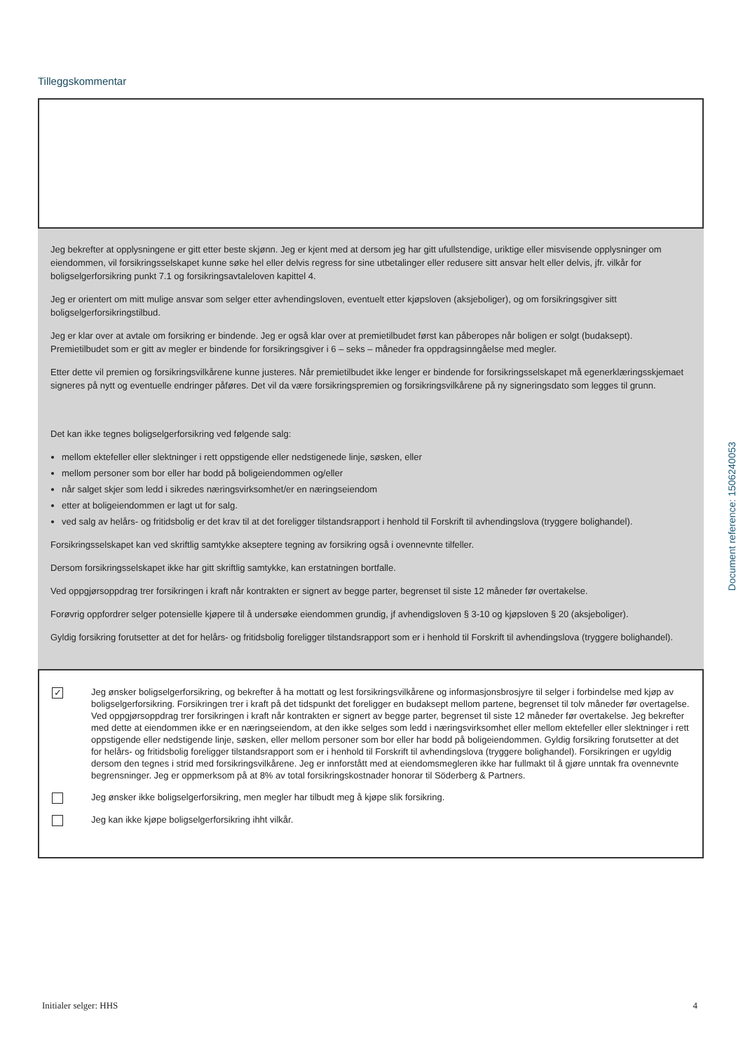Tilleggskommentar
Jeg bekrefter at opplysningene er gitt etter beste skjønn. Jeg er kjent med at dersom jeg har gitt ufullstendige, uriktige eller misvisende opplysninger om eiendommen, vil forsikringsselskapet kunne søke hel eller delvis regress for sine utbetalinger eller redusere sitt ansvar helt eller delvis, jfr. vilkår for boligselgerforsikring punkt 7.1 og forsikringsavtaleloven kapittel 4.
Jeg er orientert om mitt mulige ansvar som selger etter avhendingsloven, eventuelt etter kjøpsloven (aksjeboliger), og om forsikringsgiver sitt boligselgerforsikringstilbud.
Jeg er klar over at avtale om forsikring er bindende. Jeg er også klar over at premietilbudet først kan påberopes når boligen er solgt (budaksept). Premietilbudet som er gitt av megler er bindende for forsikringsgiver i 6 – seks – måneder fra oppdragsinngåelse med megler.
Etter dette vil premien og forsikringsvilkårene kunne justeres. Når premietilbudet ikke lenger er bindende for forsikringsselskapet må egenerklæringsskjemaet signeres på nytt og eventuelle endringer påføres. Det vil da være forsikringspremien og forsikringsvilkårene på ny signeringsdato som legges til grunn.
Det kan ikke tegnes boligselgerforsikring ved følgende salg:
mellom ektefeller eller slektninger i rett oppstigende eller nedstigenede linje, søsken, eller
mellom personer som bor eller har bodd på boligeiendommen og/eller
når salget skjer som ledd i sikredes næringsvirksomhet/er en næringseiendom
etter at boligeiendommen er lagt ut for salg.
ved salg av helårs- og fritidsbolig er det krav til at det foreligger tilstandsrapport i henhold til Forskrift til avhendingslova (tryggere bolighandel).
Forsikringsselskapet kan ved skriftlig samtykke akseptere tegning av forsikring også i ovennevnte tilfeller.
Dersom forsikringsselskapet ikke har gitt skriftlig samtykke, kan erstatningen bortfalle.
Ved oppgjørsoppdrag trer forsikringen i kraft når kontrakten er signert av begge parter, begrenset til siste 12 måneder før overtakelse.
Forøvrig oppfordrer selger potensielle kjøpere til å undersøke eiendommen grundig, jf avhendigsloven § 3-10 og kjøpsloven § 20 (aksjeboliger).
Gyldig forsikring forutsetter at det for helårs- og fritidsbolig foreligger tilstandsrapport som er i henhold til Forskrift til avhendingslova (tryggere bolighandel).
✓
Jeg ønsker boligselgerforsikring, og bekrefter å ha mottatt og lest forsikringsvilkårene og informasjonsbrosjyre til selger i forbindelse med kjøp av boligselgerforsikring. Forsikringen trer i kraft på det tidspunkt det foreligger en budaksept mellom partene, begrenset til tolv måneder før overtagelse. Ved oppgjørsoppdrag trer forsikringen i kraft når kontrakten er signert av begge parter, begrenset til siste 12 måneder før overtakelse. Jeg bekrefter med dette at eiendommen ikke er en næringseiendom, at den ikke selges som ledd i næringsvirksomhet eller mellom ektefeller eller slektninger i rett oppstigende eller nedstigende linje, søsken, eller mellom personer som bor eller har bodd på boligeiendommen. Gyldig forsikring forutsetter at det for helårs- og fritidsbolig foreligger tilstandsrapport som er i henhold til Forskrift til avhendingslova (tryggere bolighandel). Forsikringen er ugyldig dersom den tegnes i strid med forsikringsvilkårene. Jeg er innforstått med at eiendomsmegleren ikke har fullmakt til å gjøre unntak fra ovennevnte begrensninger. Jeg er oppmerksom på at 8% av total forsikringskostnader honorar til Söderberg & Partners.
Jeg ønsker ikke boligselgerforsikring, men megler har tilbudt meg å kjøpe slik forsikring.
Jeg kan ikke kjøpe boligselgerforsikring ihht vilkår.
Document reference: 1506240053
Initialer selger: HHS 4